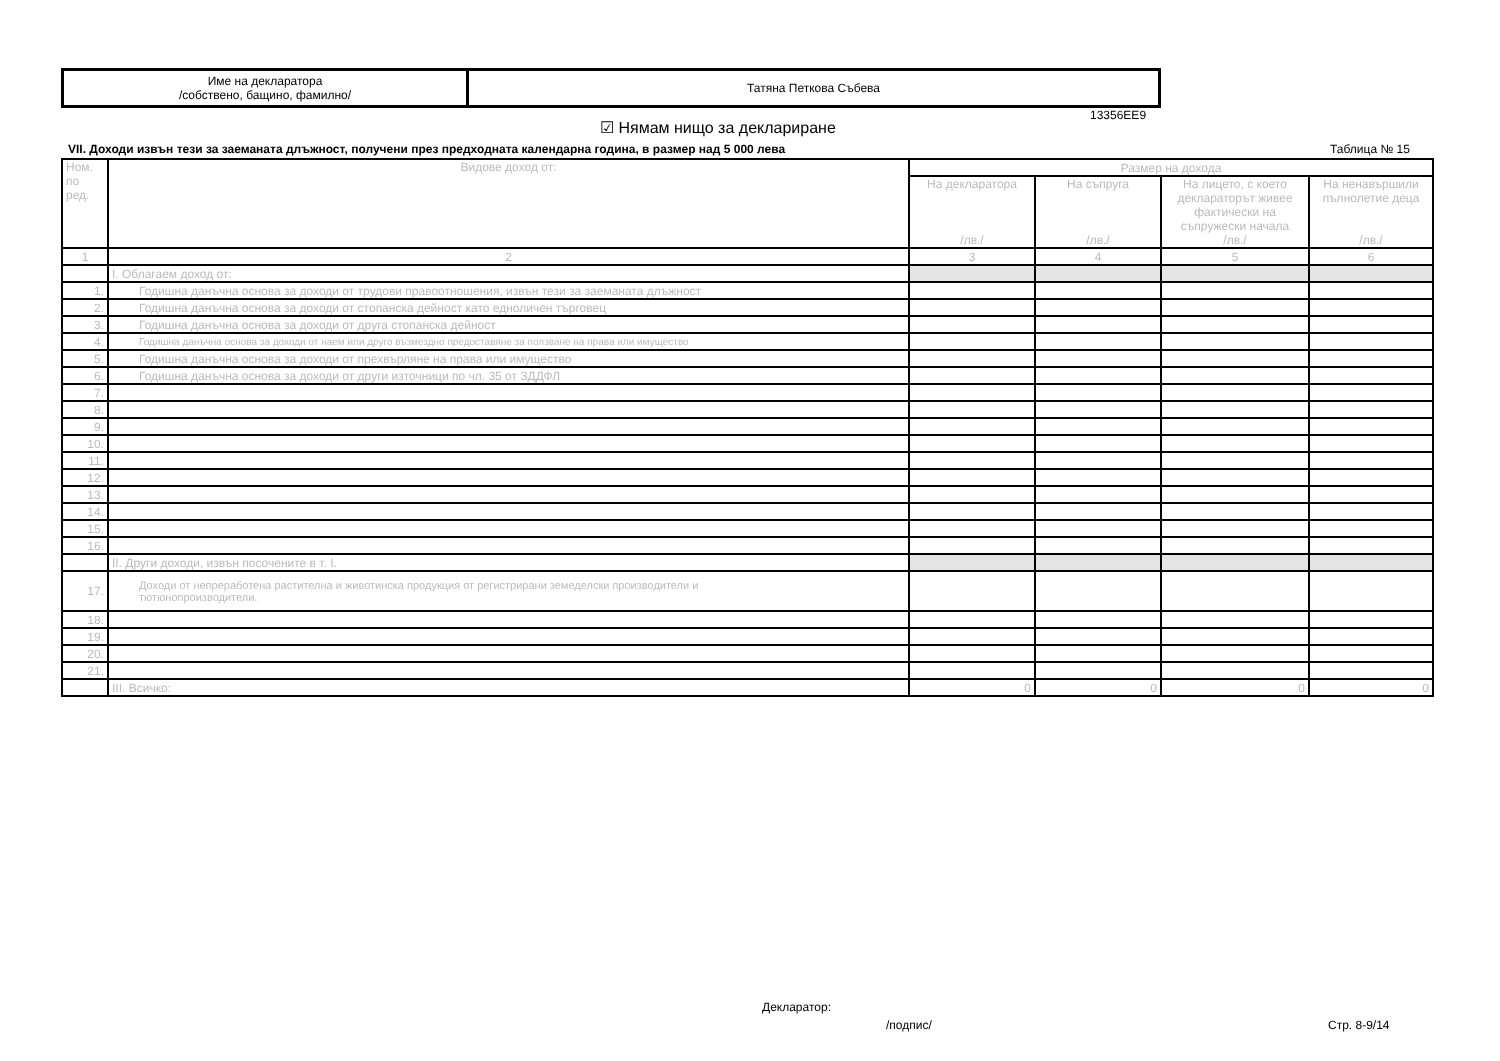| Име на декларатора /собствено, бащино, фамилно/ | Татяна Петкова Събева |
13356EE9
☑ Нямам нищо за деклариране
VII. Доходи извън тези за заеманата длъжност, получени през предходната календарна година, в размер над 5 000 лева
Таблица № 15
| Ном. по ред. | Видове доход от: | Размер на дохода | | | |
| --- | --- | --- | --- | --- | --- |
| | | На декларатора /лв./ | На съпруга /лв./ | На лицето, с което деклараторът живее фактически на съпружески начала /лв./ | На ненавършили пълнолетие деца /лв./ |
| 1 | 2 | 3 | 4 | 5 | 6 |
| | I. Облагаем доход от: | | | | |
| 1. | Годишна данъчна основа за доходи от трудови правоотношения, извън тези за заеманата длъжност | | | | |
| 2. | Годишна данъчна основа за доходи от стопанска дейност като едноличен търговец | | | | |
| 3. | Годишна данъчна основа за доходи от друга стопанска дейност | | | | |
| 4. | Годишна данъчна основа за доходи от наем или друго възмездно предоставяне за ползване на права или имущество | | | | |
| 5. | Годишна данъчна основа за доходи от прехвърляне на права или имущество | | | | |
| 6. | Годишна данъчна основа за доходи от други източници по чл. 35 от ЗДДФЛ | | | | |
| 7. | | | | | |
| 8. | | | | | |
| 9. | | | | | |
| 10. | | | | | |
| 11. | | | | | |
| 12. | | | | | |
| 13. | | | | | |
| 14. | | | | | |
| 15. | | | | | |
| 16. | | | | | |
| | II. Други доходи, извън посочените в т. I. | | | | |
| 17. | Доходи от непреработена растителна и животинска продукция от регистрирани земеделски производители и тютюнопроизводители. | | | | |
| 18. | | | | | |
| 19. | | | | | |
| 20. | | | | | |
| 21. | | | | | |
| | III. Всичко: | 0 | 0 | 0 | 0 |
Декларатор:
/подпис/ Стр. 8-9/14